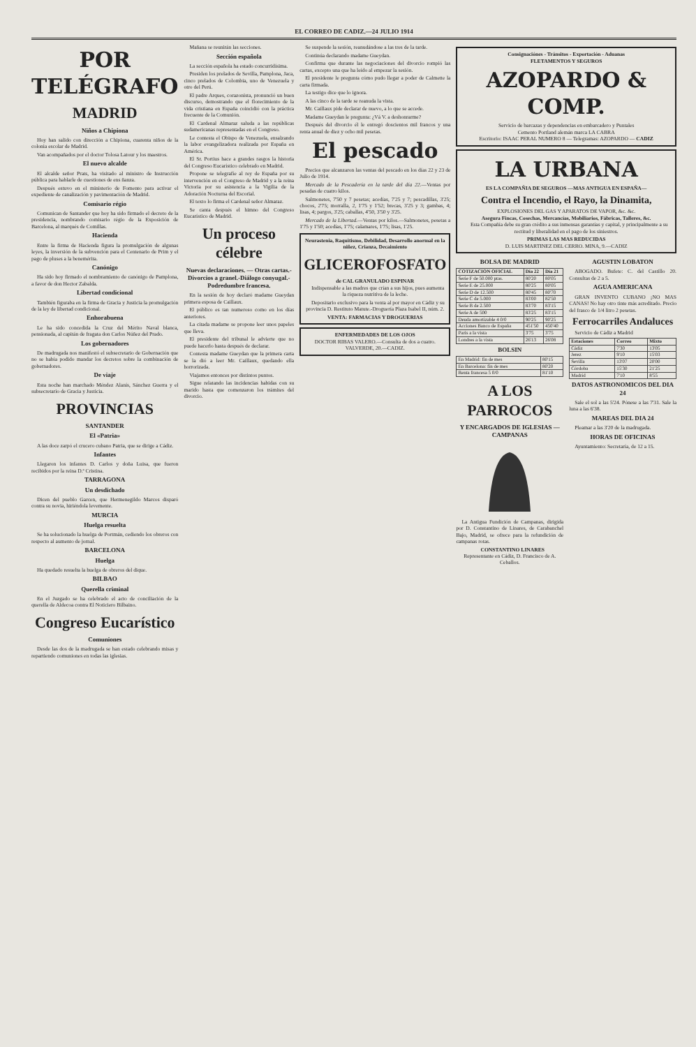EL CORREO DE CADIZ.—24 JULIO 1914
POR TELÉGRAFO
MADRID
Niños a Chipiona
Hoy han salido con dirección a Chipiona, cuarenta niños de la colonia escolar de Madrid.
Van acompañados por el doctor Tolosa Latour y los maestros.
El nuevo alcalde
El alcalde señor Prats, ha visitado al ministro de Instrucción pública para hablarle de cuestiones de ens ñanza.
Después estuvo en el ministerio de Fomento para activar el expediente de canalización y pavimentación de Madrid.
Comisario régio
Comunican de Santander que hoy ha sido firmado el decreto de la presidencia, nombrando comisario régio de la Exposición de Barcelona, al marqués de Comillas.
Hacienda
Entre la firma de Hacienda figura la promulgación de algunas leyes, la inversión de la subvención para el Centenario de Prim y el pago de pluses a la benemérita.
Canónigo
Ha sido hoy firmado el nombramiento de canónigo de Pamplona, a favor de don Hector Zabalda.
Libertad condicional
También figuraba en la firma de Gracia y Justicia la promulgación de la ley de libertad condicional.
Enhorabuena
Le ha sido concedida la Cruz del Mérito Naval blanca, pensionada, al capitán de fragata don Carlos Núñez del Prado.
Los gobernadores
De madrugada nos manifestó el subsecretario de Gobernación que no se había podido mandar los decretos sobre la combinación de gobernadores.
De viaje
Esta noche han marchado Méndez Alanís, Sánchez Guerra y el subsecretario de Gracia y Justicia.
PROVINCIAS
SANTANDER
El «Patria»
A las doce zarpó el crucero cubano Patria, que se dirige a Cádiz.
Infantes
Llegaron los infantes D. Carlos y doña Luisa, que fueron recibidos por la reina D.ª Cristina.
TARRAGONA
Un desdichado
Dicen del pueblo Garcen, que Hermenegildo Marcos disparó contra su novia, hiriéndola levemente.
MURCIA
Huelga resuelta
Se ha solucionado la huelga de Portmán, cediendo los obreros con respecto al aumento de jornal.
BARCELONA
Huelga
Ha quedado resuelta la huelga de obreros del dique.
BILBAO
Querella criminal
En el Juzgado se ha celebrado el acto de conciliación de la querella de Aldecoa contra El Noticiero Bilbaino.
Congreso Eucarístico
Comuniones
Desde las dos de la madrugada se han estado celebrando misas y repartiendo comuniones en todas las iglesias.
Mañana se reunirán las secciones.
Sección española
La sección española ha estado concurridísima.
Presiden los prelados de Sevilla, Pamplona, Jaca, cinco prelados de Colombia, uno de Venezuela y otro del Perú.
El padre Arques, corazonista, pronunció un buen discurso, demostrando que el florecimiento de la vida cristiana en España coincidió con la práctica frecuente de la Comunión.
El Cardenal Almaraz saluda a las repúblicas sudamericanas representadas en el Congreso.
Le contesta el Obispo de Venezuela, ensalzando la labor evangelizadora realizada por España en América.
El Sr. Portius hace a grandes rasgos la historia del Congreso Eucarístico celebrado en Madrid.
Propone se telegrafíe al rey de España por su intervención en el Congreso de Madrid y a la reina Victoria por su asistencia a la Vigilia de la Adoración Nocturna del Escorial.
El texto lo firma el Cardenal señor Almaraz.
Se canta después el himno del Congreso Eucarístico de Madrid.
Un proceso célebre
Nuevas declaraciones. — Otras cartas.-Divorcios a granel.-Diálogo conyugal.-Podredumbre francesa.
En la sesión de hoy declaró madame Gueydan primera esposa de Caillaux.
El público es tan numeroso como en los días anteriores.
La citada madame se propone leer unos papeles que lleva.
El presidente del tribunal le advierte que no puede hacerlo hasta después de declarar.
Contesta madame Gueydan que la primera carta se la dió a leer Mr. Caillaux, quedando ella horrorizada.
Viajamos entonces por distintos puntos.
Sigue relatando las incidencias habidas con su marido hasta que comenzaron los trámites del divorcio.
Se suspende la sesión, reanudándose a las tres de la tarde.
Continúa declarando madame Gueydan.
Confirma que durante las negociaciones del divorcio rompió las cartas, excepto una que ha leído al empezar la sesión.
El presidente le pregunta cómo pudo llegar a poder de Calmette la carta firmada.
La testigo dice que lo ignora.
A las cinco de la tarde se reanuda la vista.
Mr. Caillaux pide declarar de nuevo, a lo que se accede.
Madame Gueydan le pregunta: ¿Vá V. a deshonrarme?
Después del divorcio él le entregó doscientos mil francos y una renta anual de diez y ocho mil pesetas.
El pescado
Precios que alcanzaron las ventas del pescado en los días 22 y 23 de Julio de 1914.
Mercado de la Pescadería en la tarde del día 22.—Ventas por pesadas de cuatro kilos.
Salmonetes, 7'50 y 7 pesetas; acedías, 7'25 y 7; pescadillas, 3'25; chocos, 2'75; morralla, 2, 1'75 y 1'52; brecas, 3'25 y 3; gambas, 4; lisas, 4; pargos, 3'25; caballas, 4'50, 3'50 y 3'25.
Mercado de la Libertad.—Ventas por kilos.—Salmonetes, pesetas a 1'75 y 1'50; acedías, 1'75; calamares, 1'75; lisas, 1'25.
Neurastenia, Raquitismo, Debilidad, Desarrollo anormal en la niñez, Crianza, Decaimiento
GLICEROFOSFATO
de CAL GRANULADO ESPINAR
Indispensable a las madres que crían a sus hijos, pues aumenta la riqueza nutritiva de la leche.
Depositario exclusivo para la venta al por mayor en Cádiz y su provincia D. Restituto Matute.-Droguería Plaza Isabel II, núm. 2.
VENTA: FARMACIAS Y DROGUERIAS
ENFERMEDADES DE LOS OJOS
DOCTOR RIBAS VALERO.—Consulta de dos a cuatro.
VALVERDE, 20.—CADIZ.
Consignaciónes - Tránsitos - Exportación - Aduanas
FLETAMENTOS Y SEGUROS
AZOPARDO & COMP.
Servicio de barcazas y dependencias en embarcadero y Puntales
Cemento Portland alemán marca LA CABRA
Escritorio: ISAAC PERAL NUMERO 8 — Telegramas: AZOPARDO — CADIZ
LA URBANA
ES LA COMPAÑIA DE SEGUROS —MAS ANTIGUA EN ESPAÑA—
Contra el Incendio, el Rayo, la Dinamita,
EXPLOSIONES DEL GAS Y APARATOS DE VAPOR, &c. &c.
Asegura Fincas, Cosechas, Mercancías, Mobiliarios, Fábricas, Talleres, &c.
Esta Compañía debe su gran crédito a sus inmensas garantías y capital, y principalmente a su rectitud y liberalidad en el pago de los siniestros.
PRIMAS LAS MAS REDUCIDAS
D. LUIS MARTINEZ DEL CERRO. MINA, 9.—CADIZ
BOLSA DE MADRID
| COTIZACION OFICIAL | Día 22 | Día 21 |
| --- | --- | --- |
| Serie F de 50.000 ptas. | 80'20 | 80'05 |
| Serie E de 25.000 | 80'25 | 80'05 |
| Serie D de 12.500 | 80'45 | 80'70 |
| Serie C de 5.000 | 83'00 | 82'50 |
| Serie B de 2.500 | 83'70 | 83'15 |
| Serie A de 500 | 83'25 | 83'15 |
| Deuda amortizable 4 0/0 | 90'25 | 90'25 |
| Acciones Banco de España | 451'50 | 450'40 |
| París a la vista | 3'75 | 3'75 |
| Londres a la vista | 26'13 | 26'08 |
BOLSIN
| En Madrid: fin de mes | 80'15 |
| En Barcelona: fin de mes | 80'20 |
| Renta francesa 5 0/0 | 81'10 |
A LOS PARROCOS
Y ENCARGADOS DE IGLESIAS — CAMPANAS
La Antigua Fundición de Campanas, dirigida por D. Constantino de Linares, de Carabanchel Bajo, Madrid, se ofrece para la refundición de campanas rotas.
CONSTANTINO LINARES
Representante en Cádiz, D. Francisco de A. Ceballos.
AGUSTIN LOBATON
ABOGADO. Bufete: C. del Castillo 20. Consultas de 2 a 5.
AGUA AMERICANA
GRAN INVENTO CUBANO ¡NO MAS CANAS! No hay otro tinte más acreditado. Precio del frasco de 1/4 litro 2 pesetas.
Ferrocarriles Andaluces
Servicio de Cádiz a Madrid
| Estaciones | Correo | Mixto |
| --- | --- | --- |
| Cádiz | 7'30 | 13'05 |
| Jerez | 9'10 | 15'03 |
| Sevilla | 13'07 | 20'00 |
| Córdoba | 15'30 | 21'25 |
| Madrid | 7'10 | 8'55 |
DATOS ASTRONOMICOS DEL DIA 24
Sale el sol a las 5'24. Pónese a las 7'31. Sale la luna a las 6'38.
MAREAS DEL DIA 24
Pleamar a las 3'20 de la madrugada.
HORAS DE OFICINAS
Ayuntamiento: Secretaría, de 12 a 15.